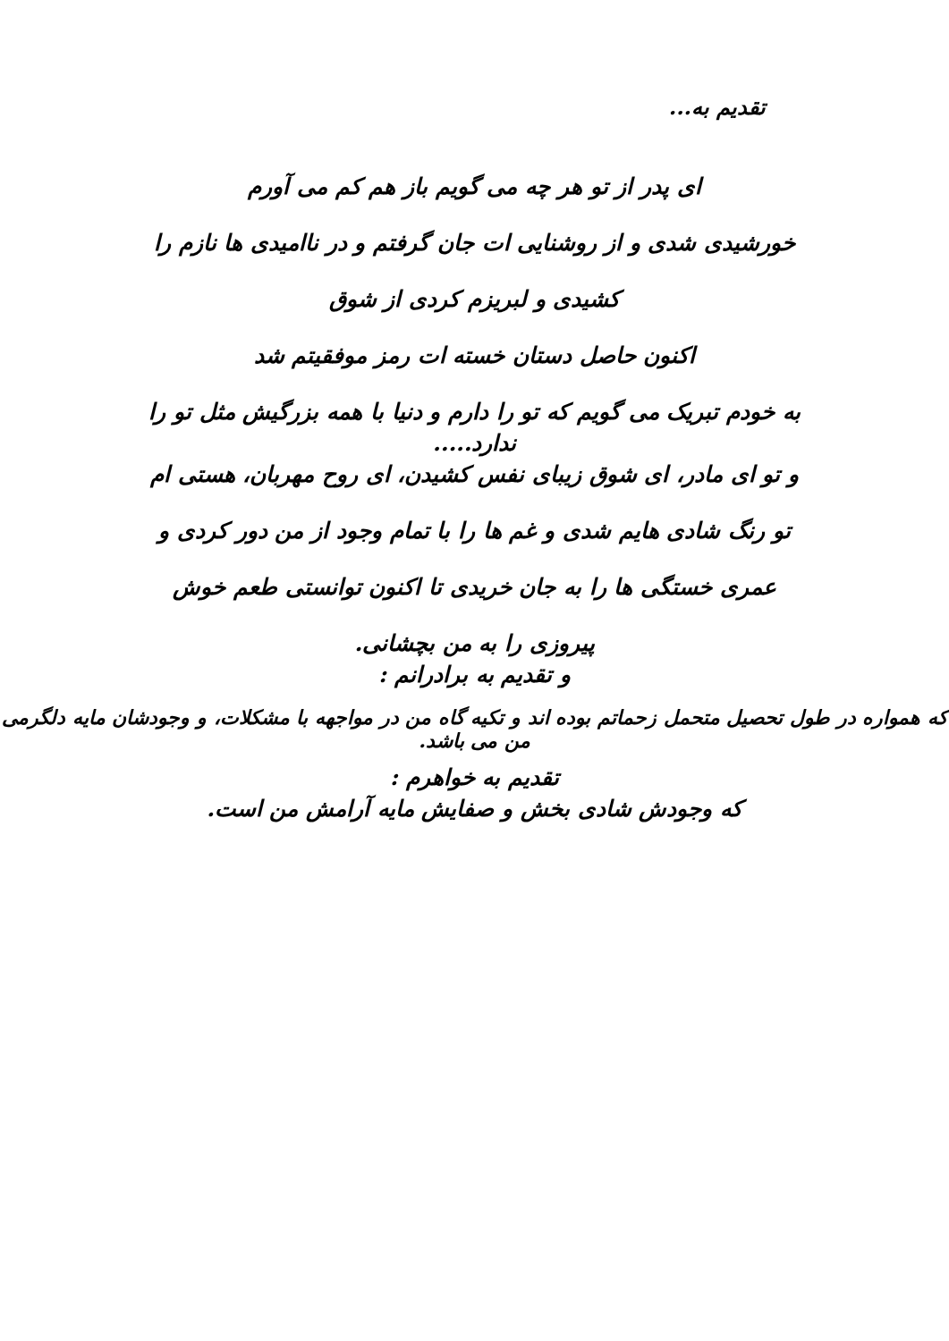تقدیم به...
ای پدر از تو هر چه می گویم باز هم کم می آورم
خورشیدی شدی و از روشنایی ات جان گرفتم و در ناامیدی ها نازم را
کشیدی و لبریزم کردی از شوق
اکنون حاصل دستان خسته ات رمز موفقیتم شد
به خودم تبریک می گویم که تو را دارم و دنیا با همه بزرگیش مثل تو را
ندارد.....
و تو ای مادر، ای شوق زیبای نفس کشیدن، ای روح مهربان، هستی ام
تو رنگ شادی هایم شدی و غم ها را با تمام وجود از من دور کردی و
عمری خستگی ها را به جان خریدی تا اکنون توانستی طعم خوش
پیروزی را به من بچشانی.
و تقدیم به برادرانم :
که همواره در طول تحصیل متحمل زحماتم بوده اند و تکیه گاه من در مواجهه با مشکلات، و وجودشان مایه دلگرمی من می باشد.
تقدیم به خواهرم :
که وجودش شادی بخش و صفایش مایه آرامش من است.